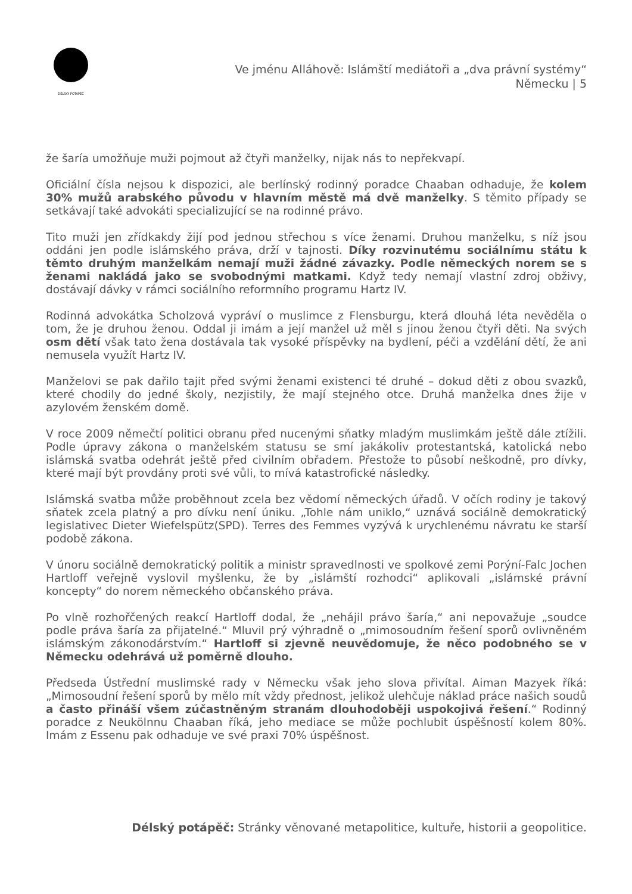DÉLSKÝ POTÁPĚČ
Ve jménu Alláhově: Islámští mediátoři a „dva právní systémy“
Německu | 5
že šaría umožňuje muži pojmout až čtyři manželky, nijak nás to nepřekvapí.
Oficiální čísla nejsou k dispozici, ale berlínský rodinný poradce Chaaban odhaduje, že kolem 30% mužů arabského původu v hlavním městě má dvě manželky. S těmito případy se setkávají také advokáti specializující se na rodinné právo.
Tito muži jen zřídkakdy žijí pod jednou střechou s více ženami. Druhou manželku, s níž jsou oddáni jen podle islámského práva, drží v tajnosti. Díky rozvinutému sociálnímu státu k těmto druhým manželkám nemají muži žádné závazky. Podle německých norem se s ženami nakládá jako se svobodnými matkami. Když tedy nemají vlastní zdroj obživy, dostávají dávky v rámci sociálního reformního programu Hartz IV.
Rodinná advokátka Scholzová vypráví o muslimce z Flensburgu, která dlouhá léta nevěděla o tom, že je druhou ženou. Oddal ji imám a její manžel už měl s jinou ženou čtyři děti. Na svých osm dětí však tato žena dostávala tak vysoké příspěvky na bydlení, péči a vzdělání dětí, že ani nemusela využít Hartz IV.
Manželovi se pak dařilo tajit před svými ženami existenci té druhé – dokud děti z obou svazků, které chodily do jedné školy, nezjistily, že mají stejného otce. Druhá manželka dnes žije v azylovém ženském domě.
V roce 2009 němečtí politici obranu před nucenými sňatky mladým muslimkám ještě dále ztížili. Podle úpravy zákona o manželském statusu se smí jakákoliv protestantská, katolická nebo islámská svatba odehrát ještě před civilním obřadem. Přestože to působí neškodně, pro dívky, které mají být provdány proti své vůli, to mívá katastrofické následky.
Islámská svatba může proběhnout zcela bez vědomí německých úřadů. V očích rodiny je takový sňatek zcela platný a pro dívku není úniku. „Tohle nám uniklo,“ uznává sociálně demokratický legislativec Dieter Wiefelspütz(SPD). Terres des Femmes vyzývá k urychlenému návratu ke starší podobě zákona.
V únoru sociálně demokratický politik a ministr spravedlnosti ve spolkové zemi Porýní-Falc Jochen Hartloff veřejně vyslovil myšlenku, že by „islámští rozhodci“ aplikovali „islámské právní koncepty“ do norem německého občanského práva.
Po vlně rozhořčených reakcí Hartloff dodal, že „nehájil právo šaría,“ ani nepovažuje „soudce podle práva šaría za přijatelné.“ Mluvil prý výhradně o „mimosoudním řešení sporů ovlivněném islámským zákonodárstvím.“ Hartloff si zjevně neuvědomuje, že něco podobného se v Německu odehrává už poměrně dlouho.
Předseda Ústřední muslimské rady v Německu však jeho slova přivítal. Aiman Mazyek říká: „Mimosoudní řešení sporů by mělo mít vždy přednost, jelikož ulehčuje náklad práce našich soudů a často přináší všem zúčastněným stranám dlouhodoběji uspokojivá řešení.“ Rodinný poradce z Neukölnnu Chaaban říká, jeho mediace se může pochlubit úspěšností kolem 80%. Imám z Essenu pak odhaduje ve své praxi 70% úspěšnost.
Délský potápěč: Stránky věnované metapolitice, kultuře, historii a geopolitice.